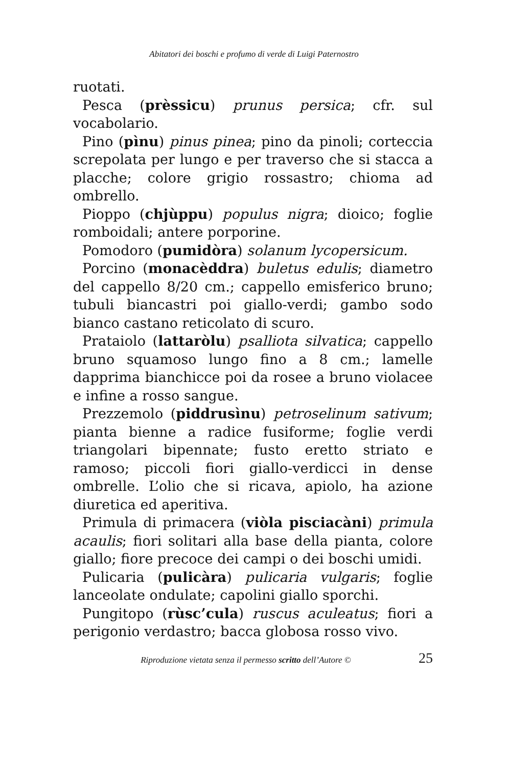Abitatori dei boschi e profumo di verde di Luigi Paternostro
ruotati.
Pesca (prèssicu) prunus persica; cfr. sul vocabolario.
Pino (pìnu) pinus pinea; pino da pinoli; corteccia screpolata per lungo e per traverso che si stacca a placche; colore grigio rossastro; chioma ad ombrello.
Pioppo (chjùppu) populus nigra; dioico; foglie romboidali; antere porporine.
Pomodoro (pumidòra) solanum lycopersicum.
Porcino (monacèddra) buletus edulis; diametro del cappello 8/20 cm.; cappello emisferico bruno; tubuli biancastri poi giallo-verdi; gambo sodo bianco castano reticolato di scuro.
Prataiolo (lattaròlu) psalliota silvatica; cappello bruno squamoso lungo fino a 8 cm.; lamelle dapprima bianchicce poi da rosee a bruno violacee e infine a rosso sangue.
Prezzemolo (piddrusìnu) petroselinum sativum; pianta bienne a radice fusiforme; foglie verdi triangolari bipennate; fusto eretto striato e ramoso; piccoli fiori giallo-verdicci in dense ombrelle. L’olio che si ricava, apiolo, ha azione diuretica ed aperitiva.
Primula di primacera (viòla pisciacàni) primula acaulis; fiori solitari alla base della pianta, colore giallo; fiore precoce dei campi o dei boschi umidi.
Pulicaria (pulicàra) pulicaria vulgaris; foglie lanceolate ondulate; capolini giallo sporchi.
Pungitopo (rùsc’cula) ruscus aculeatus; fiori a perigonio verdastro; bacca globosa rosso vivo.
Riproduzione vietata senza il permesso scritto dell’Autore © 25